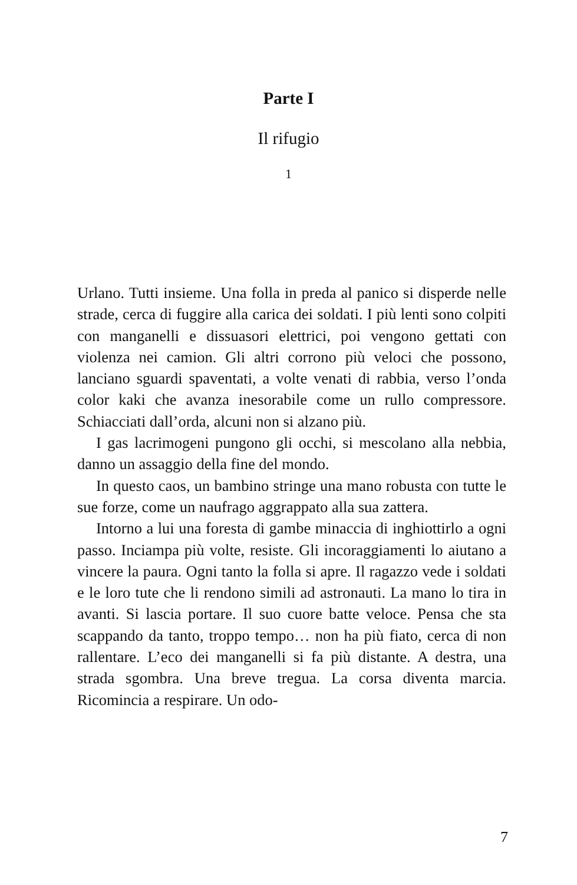Parte I
Il rifugio
1
Urlano. Tutti insieme. Una folla in preda al panico si disperde nelle strade, cerca di fuggire alla carica dei soldati. I più lenti sono colpiti con manganelli e dissuasori elettrici, poi vengono gettati con violenza nei camion. Gli altri corrono più veloci che possono, lanciano sguardi spaventati, a volte venati di rabbia, verso l’onda color kaki che avanza inesorabile come un rullo compressore. Schiacciati dall’orda, alcuni non si alzano più.
I gas lacrimogeni pungono gli occhi, si mescolano alla nebbia, danno un assaggio della fine del mondo.
In questo caos, un bambino stringe una mano robusta con tutte le sue forze, come un naufrago aggrappato alla sua zattera.
Intorno a lui una foresta di gambe minaccia di inghiottirlo a ogni passo. Inciampa più volte, resiste. Gli incoraggiamenti lo aiutano a vincere la paura. Ogni tanto la folla si apre. Il ragazzo vede i soldati e le loro tute che li rendono simili ad astronauti. La mano lo tira in avanti. Si lascia portare. Il suo cuore batte veloce. Pensa che sta scappando da tanto, troppo tempo… non ha più fiato, cerca di non rallentare. L’eco dei manganelli si fa più distante. A destra, una strada sgombra. Una breve tregua. La corsa diventa marcia. Ricomincia a respirare. Un odo-
7